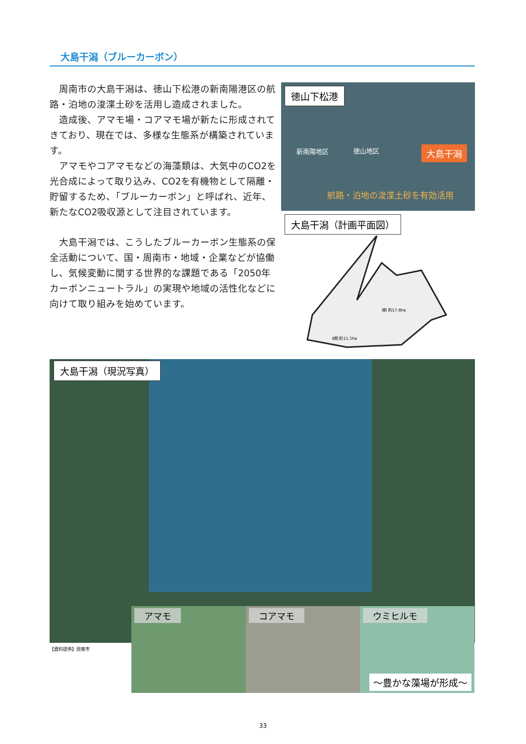大島干潟（ブルーカーボン）
周南市の大島干潟は、徳山下松港の新南陽港区の航路・泊地の浚渫土砂を活用し造成されました。
　造成後、アマモ場・コアマモ場が新たに形成されてきており、現在では、多様な生態系が構築されています。
　アマモやコアマモなどの海藻類は、大気中のCO2を光合成によって取り込み、CO2を有機物として隔離・貯留するため、「ブルーカーボン」と呼ばれ、近年、新たなCO2吸収源として注目されています。
大島干潟では、こうしたブルーカーボン生態系の保全活動について、国・周南市・地域・企業などが協働し、気候変動に関する世界的な課題である「2050年カーボンニュートラル」の実現や地域の活性化などに向けて取り組みを始めています。
徳山下松港
新南陽地区 徳山地区 大島干潟
航路・泊地の浚渫土砂を有効活用
大島干潟（計画平面図）
Ⅰ期 約17.8ha
Ⅱ期 約11.5ha
大島干潟（現況写真）
【資料提供】周南市
アマモ
コアマモ
ウミヒルモ
～豊かな藻場が形成～
33